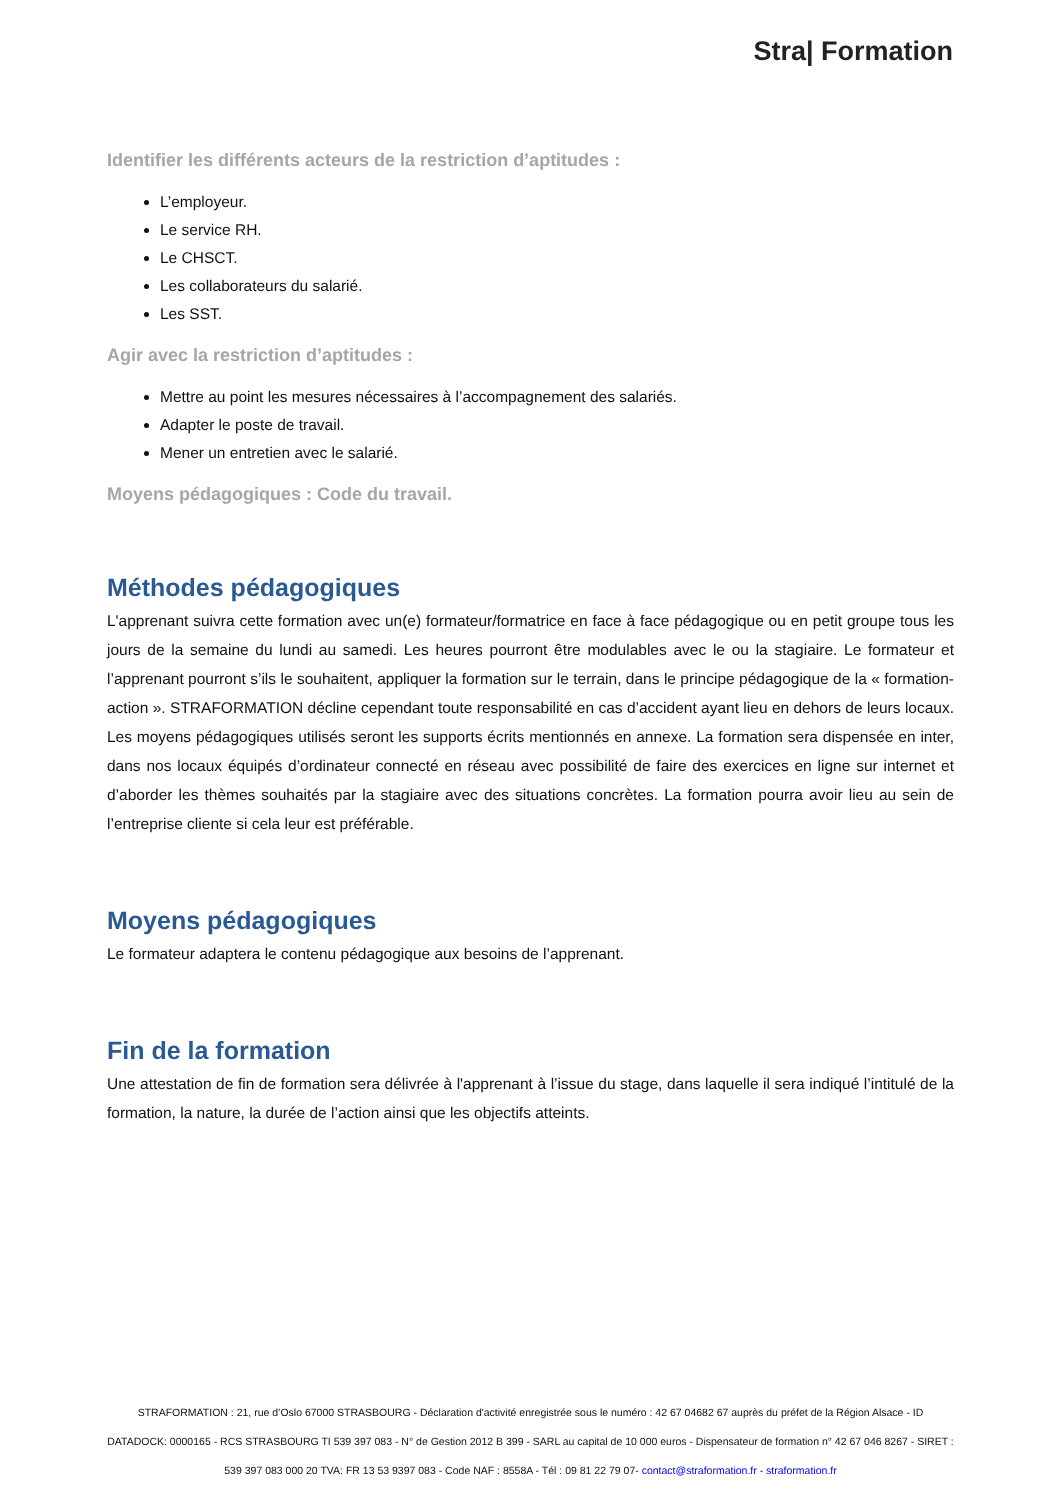Stra| Formation
Identifier les différents acteurs de la restriction d’aptitudes :
L’employeur.
Le service RH.
Le CHSCT.
Les collaborateurs du salarié.
Les SST.
Agir avec la restriction d’aptitudes :
Mettre au point les mesures nécessaires à l’accompagnement des salariés.
Adapter le poste de travail.
Mener un entretien avec le salarié.
Moyens pédagogiques : Code du travail.
Méthodes pédagogiques
L'apprenant suivra cette formation avec un(e) formateur/formatrice en face à face pédagogique ou en petit groupe tous les jours de la semaine du lundi au samedi. Les heures pourront être modulables avec le ou la stagiaire. Le formateur et l’apprenant pourront s’ils le souhaitent, appliquer la formation sur le terrain, dans le principe pédagogique de la « formation-action ». STRAFORMATION décline cependant toute responsabilité en cas d’accident ayant lieu en dehors de leurs locaux. Les moyens pédagogiques utilisés seront les supports écrits mentionnés en annexe. La formation sera dispensée en inter, dans nos locaux équipés d’ordinateur connecté en réseau avec possibilité de faire des exercices en ligne sur internet et d’aborder les thèmes souhaités par la stagiaire avec des situations concrètes. La formation pourra avoir lieu au sein de l’entreprise cliente si cela leur est préférable.
Moyens pédagogiques
Le formateur adaptera le contenu pédagogique aux besoins de l’apprenant.
Fin de la formation
Une attestation de fin de formation sera délivrée à l'apprenant à l’issue du stage, dans laquelle il sera indiqué l’intitulé de la formation, la nature, la durée de l’action ainsi que les objectifs atteints.
STRAFORMATION : 21, rue d’Oslo 67000 STRASBOURG - Déclaration d'activité enregistrée sous le numéro : 42 67 04682 67 auprès du préfet de la Région Alsace - ID DATADOCK: 0000165 - RCS STRASBOURG TI 539 397 083 - N° de Gestion 2012 B 399 - SARL au capital de 10 000 euros - Dispensateur de formation n° 42 67 046 8267 - SIRET : 539 397 083 000 20 TVA: FR 13 53 9397 083 - Code NAF : 8558A - Tél : 09 81 22 79 07- contact@straformation.fr - straformation.fr